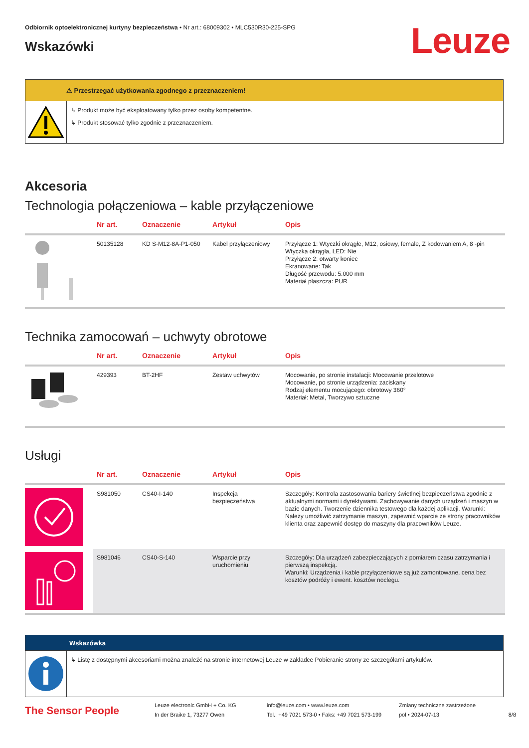Odbiornik optoelektronicznej kurtyny bezpieczeństwa • Nr art.: 68009302 • MLC530R30-225-SPG
Leuze
Wskazówki
⚠ Przestrzegać użytkowania zgodnego z przeznaczeniem!
↳ Produkt może być eksploatowany tylko przez osoby kompetentne.
↳ Produkt stosować tylko zgodnie z przeznaczeniem.
Akcesoria
Technologia połączeniowa – kable przyłączeniowe
| | Nr art. | Oznaczenie | Artykuł | Opis |
| --- | --- | --- | --- | --- |
| | 50135128 | KD S-M12-8A-P1-050 | Kabel przyłączeniowy | Przyłącze 1: Wtyczki okrągłe, M12, osiowy, female, Z kodowaniem A, 8 -pin Wtyczka okrągła, LED: Nie Przyłącze 2: otwarty koniec Ekranowane: Tak Długość przewodu: 5.000 mm Materiał płaszcza: PUR |
Technika zamocowań – uchwyty obrotowe
| | Nr art. | Oznaczenie | Artykuł | Opis |
| --- | --- | --- | --- | --- |
| | 429393 | BT-2HF | Zestaw uchwytów | Mocowanie, po stronie instalacji: Mocowanie przelotowe Mocowanie, po stronie urządzenia: zaciskany Rodzaj elementu mocującego: obrotowy 360° Materiał: Metal, Tworzywo sztuczne |
Usługi
| | Nr art. | Oznaczenie | Artykuł | Opis |
| --- | --- | --- | --- | --- |
| | S981050 | CS40-I-140 | Inspekcja bezpieczeństwa | Szczegóły: Kontrola zastosowania bariery świetlnej bezpieczeństwa zgodnie z aktualnymi normami i dyrektywami. Zachowywanie danych urządzeń i maszyn w bazie danych. Tworzenie dziennika testowego dla każdej aplikacji. Warunki: Należy umożliwić zatrzymanie maszyn, zapewnić wparcie ze strony pracowników klienta oraz zapewnić dostęp do maszyny dla pracowników Leuze. |
| | S981046 | CS40-S-140 | Wsparcie przy uruchomieniu | Szczegóły: Dla urządzeń zabezpieczających z pomiarem czasu zatrzymania i pierwszą inspekcją. Warunki: Urządzenia i kable przyłączeniowe są już zamontowane, cena bez kosztów podróży i ewent. kosztów noclegu. |
Wskazówka
↳ Listę z dostępnymi akcesoriami można znaleźć na stronie internetowej Leuze w zakładce Pobieranie strony ze szczegółami artykułów.
The Sensor People
Leuze electronic GmbH + Co. KG
In der Braike 1, 73277 Owen
info@leuze.com • www.leuze.com
Tel.: +49 7021 573-0 • Faks: +49 7021 573-199
Zmiany techniczne zastrzeżone
pol • 2024-07-13
8/8